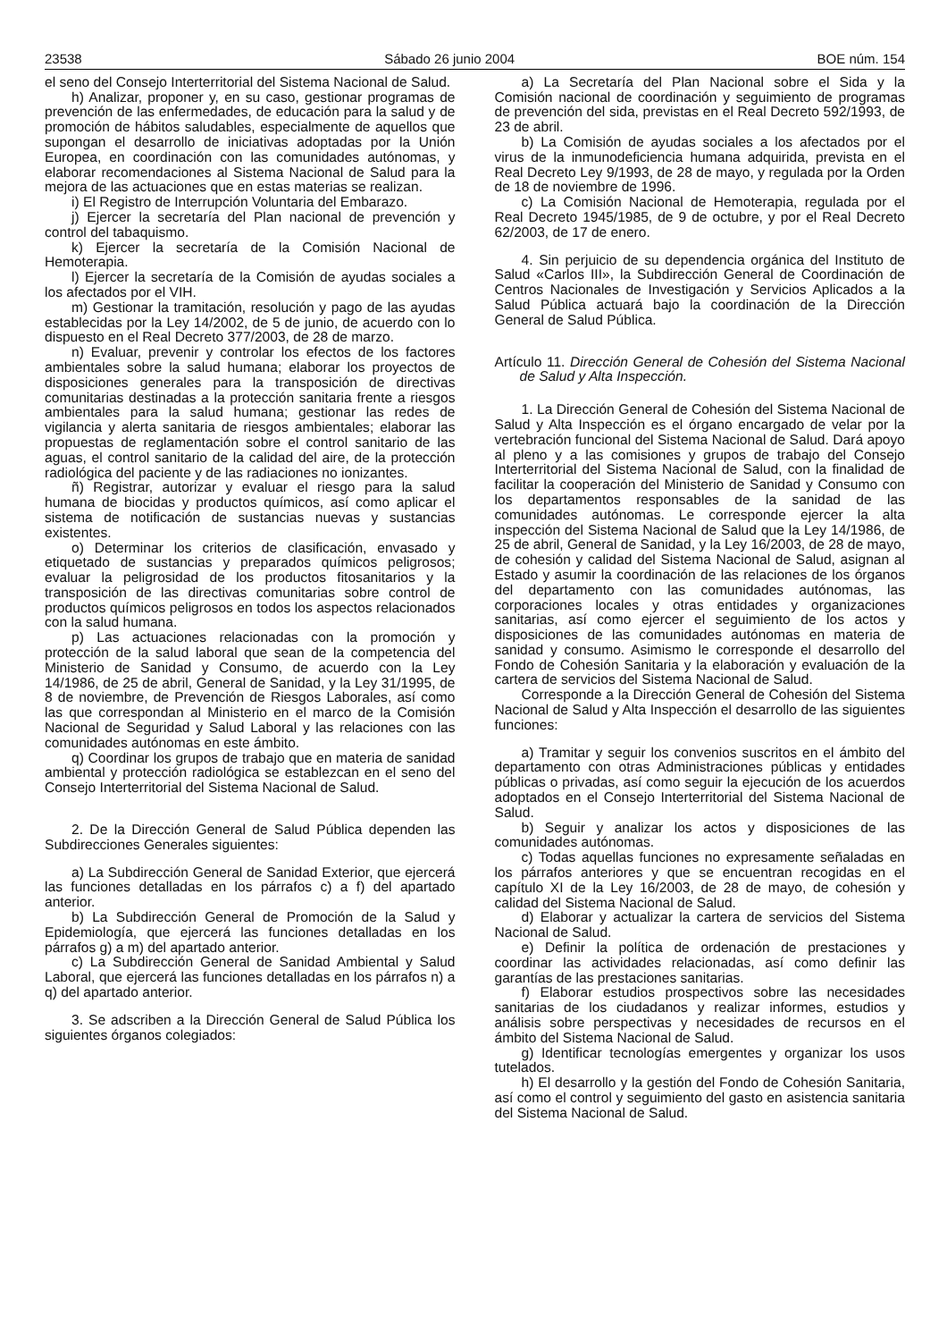23538 Sábado 26 junio 2004 BOE núm. 154
el seno del Consejo Interterritorial del Sistema Nacional de Salud.
h) Analizar, proponer y, en su caso, gestionar programas de prevención de las enfermedades, de educación para la salud y de promoción de hábitos saludables, especialmente de aquellos que supongan el desarrollo de iniciativas adoptadas por la Unión Europea, en coordinación con las comunidades autónomas, y elaborar recomendaciones al Sistema Nacional de Salud para la mejora de las actuaciones que en estas materias se realizan.
i) El Registro de Interrupción Voluntaria del Embarazo.
j) Ejercer la secretaría del Plan nacional de prevención y control del tabaquismo.
k) Ejercer la secretaría de la Comisión Nacional de Hemoterapia.
l) Ejercer la secretaría de la Comisión de ayudas sociales a los afectados por el VIH.
m) Gestionar la tramitación, resolución y pago de las ayudas establecidas por la Ley 14/2002, de 5 de junio, de acuerdo con lo dispuesto en el Real Decreto 377/2003, de 28 de marzo.
n) Evaluar, prevenir y controlar los efectos de los factores ambientales sobre la salud humana; elaborar los proyectos de disposiciones generales para la transposición de directivas comunitarias destinadas a la protección sanitaria frente a riesgos ambientales para la salud humana; gestionar las redes de vigilancia y alerta sanitaria de riesgos ambientales; elaborar las propuestas de reglamentación sobre el control sanitario de las aguas, el control sanitario de la calidad del aire, de la protección radiológica del paciente y de las radiaciones no ionizantes.
ñ) Registrar, autorizar y evaluar el riesgo para la salud humana de biocidas y productos químicos, así como aplicar el sistema de notificación de sustancias nuevas y sustancias existentes.
o) Determinar los criterios de clasificación, envasado y etiquetado de sustancias y preparados químicos peligrosos; evaluar la peligrosidad de los productos fitosanitarios y la transposición de las directivas comunitarias sobre control de productos químicos peligrosos en todos los aspectos relacionados con la salud humana.
p) Las actuaciones relacionadas con la promoción y protección de la salud laboral que sean de la competencia del Ministerio de Sanidad y Consumo, de acuerdo con la Ley 14/1986, de 25 de abril, General de Sanidad, y la Ley 31/1995, de 8 de noviembre, de Prevención de Riesgos Laborales, así como las que correspondan al Ministerio en el marco de la Comisión Nacional de Seguridad y Salud Laboral y las relaciones con las comunidades autónomas en este ámbito.
q) Coordinar los grupos de trabajo que en materia de sanidad ambiental y protección radiológica se establezcan en el seno del Consejo Interterritorial del Sistema Nacional de Salud.
2. De la Dirección General de Salud Pública dependen las Subdirecciones Generales siguientes:
a) La Subdirección General de Sanidad Exterior, que ejercerá las funciones detalladas en los párrafos c) a f) del apartado anterior.
b) La Subdirección General de Promoción de la Salud y Epidemiología, que ejercerá las funciones detalladas en los párrafos g) a m) del apartado anterior.
c) La Subdirección General de Sanidad Ambiental y Salud Laboral, que ejercerá las funciones detalladas en los párrafos n) a q) del apartado anterior.
3. Se adscriben a la Dirección General de Salud Pública los siguientes órganos colegiados:
a) La Secretaría del Plan Nacional sobre el Sida y la Comisión nacional de coordinación y seguimiento de programas de prevención del sida, previstas en el Real Decreto 592/1993, de 23 de abril.
b) La Comisión de ayudas sociales a los afectados por el virus de la inmunodeficiencia humana adquirida, prevista en el Real Decreto Ley 9/1993, de 28 de mayo, y regulada por la Orden de 18 de noviembre de 1996.
c) La Comisión Nacional de Hemoterapia, regulada por el Real Decreto 1945/1985, de 9 de octubre, y por el Real Decreto 62/2003, de 17 de enero.
4. Sin perjuicio de su dependencia orgánica del Instituto de Salud «Carlos III», la Subdirección General de Coordinación de Centros Nacionales de Investigación y Servicios Aplicados a la Salud Pública actuará bajo la coordinación de la Dirección General de Salud Pública.
Artículo 11. Dirección General de Cohesión del Sistema Nacional de Salud y Alta Inspección.
1. La Dirección General de Cohesión del Sistema Nacional de Salud y Alta Inspección es el órgano encargado de velar por la vertebración funcional del Sistema Nacional de Salud. Dará apoyo al pleno y a las comisiones y grupos de trabajo del Consejo Interterritorial del Sistema Nacional de Salud, con la finalidad de facilitar la cooperación del Ministerio de Sanidad y Consumo con los departamentos responsables de la sanidad de las comunidades autónomas. Le corresponde ejercer la alta inspección del Sistema Nacional de Salud que la Ley 14/1986, de 25 de abril, General de Sanidad, y la Ley 16/2003, de 28 de mayo, de cohesión y calidad del Sistema Nacional de Salud, asignan al Estado y asumir la coordinación de las relaciones de los órganos del departamento con las comunidades autónomas, las corporaciones locales y otras entidades y organizaciones sanitarias, así como ejercer el seguimiento de los actos y disposiciones de las comunidades autónomas en materia de sanidad y consumo. Asimismo le corresponde el desarrollo del Fondo de Cohesión Sanitaria y la elaboración y evaluación de la cartera de servicios del Sistema Nacional de Salud.
Corresponde a la Dirección General de Cohesión del Sistema Nacional de Salud y Alta Inspección el desarrollo de las siguientes funciones:
a) Tramitar y seguir los convenios suscritos en el ámbito del departamento con otras Administraciones públicas y entidades públicas o privadas, así como seguir la ejecución de los acuerdos adoptados en el Consejo Interterritorial del Sistema Nacional de Salud.
b) Seguir y analizar los actos y disposiciones de las comunidades autónomas.
c) Todas aquellas funciones no expresamente señaladas en los párrafos anteriores y que se encuentran recogidas en el capítulo XI de la Ley 16/2003, de 28 de mayo, de cohesión y calidad del Sistema Nacional de Salud.
d) Elaborar y actualizar la cartera de servicios del Sistema Nacional de Salud.
e) Definir la política de ordenación de prestaciones y coordinar las actividades relacionadas, así como definir las garantías de las prestaciones sanitarias.
f) Elaborar estudios prospectivos sobre las necesidades sanitarias de los ciudadanos y realizar informes, estudios y análisis sobre perspectivas y necesidades de recursos en el ámbito del Sistema Nacional de Salud.
g) Identificar tecnologías emergentes y organizar los usos tutelados.
h) El desarrollo y la gestión del Fondo de Cohesión Sanitaria, así como el control y seguimiento del gasto en asistencia sanitaria del Sistema Nacional de Salud.